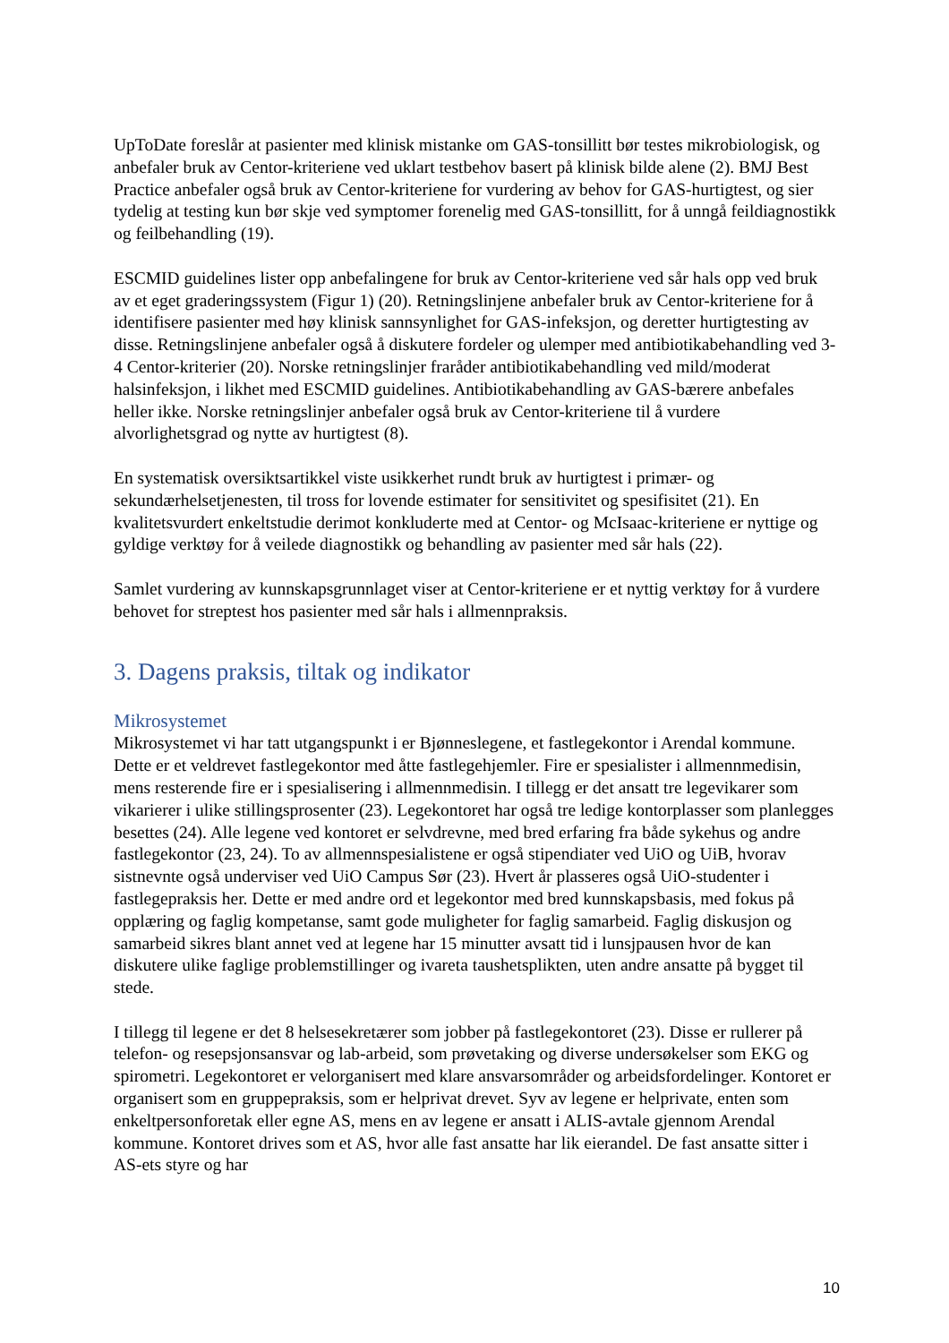UpToDate foreslår at pasienter med klinisk mistanke om GAS-tonsillitt bør testes mikrobiologisk, og anbefaler bruk av Centor-kriteriene ved uklart testbehov basert på klinisk bilde alene (2). BMJ Best Practice anbefaler også bruk av Centor-kriteriene for vurdering av behov for GAS-hurtigtest, og sier tydelig at testing kun bør skje ved symptomer forenelig med GAS-tonsillitt, for å unngå feildiagnostikk og feilbehandling (19).
ESCMID guidelines lister opp anbefalingene for bruk av Centor-kriteriene ved sår hals opp ved bruk av et eget graderingssystem (Figur 1) (20). Retningslinjene anbefaler bruk av Centor-kriteriene for å identifisere pasienter med høy klinisk sannsynlighet for GAS-infeksjon, og deretter hurtigtesting av disse. Retningslinjene anbefaler også å diskutere fordeler og ulemper med antibiotikabehandling ved 3-4 Centor-kriterier (20). Norske retningslinjer fraråder antibiotikabehandling ved mild/moderat halsinfeksjon, i likhet med ESCMID guidelines. Antibiotikabehandling av GAS-bærere anbefales heller ikke. Norske retningslinjer anbefaler også bruk av Centor-kriteriene til å vurdere alvorlighetsgrad og nytte av hurtigtest (8).
En systematisk oversiktsartikkel viste usikkerhet rundt bruk av hurtigtest i primær- og sekundærhelsetjenesten, til tross for lovende estimater for sensitivitet og spesifisitet (21). En kvalitetsvurdert enkeltstudie derimot konkluderte med at Centor- og McIsaac-kriteriene er nyttige og gyldige verktøy for å veilede diagnostikk og behandling av pasienter med sår hals (22).
Samlet vurdering av kunnskapsgrunnlaget viser at Centor-kriteriene er et nyttig verktøy for å vurdere behovet for streptest hos pasienter med sår hals i allmennpraksis.
3. Dagens praksis, tiltak og indikator
Mikrosystemet
Mikrosystemet vi har tatt utgangspunkt i er Bjønneslegene, et fastlegekontor i Arendal kommune. Dette er et veldrevet fastlegekontor med åtte fastlegehjemler. Fire er spesialister i allmennmedisin, mens resterende fire er i spesialisering i allmennmedisin. I tillegg er det ansatt tre legevikarer som vikarierer i ulike stillingsprosenter (23). Legekontoret har også tre ledige kontorplasser som planlegges besettes (24). Alle legene ved kontoret er selvdrevne, med bred erfaring fra både sykehus og andre fastlegekontor (23, 24). To av allmennspesialistene er også stipendiater ved UiO og UiB, hvorav sistnevnte også underviser ved UiO Campus Sør (23). Hvert år plasseres også UiO-studenter i fastlegepraksis her. Dette er med andre ord et legekontor med bred kunnskapsbasis, med fokus på opplæring og faglig kompetanse, samt gode muligheter for faglig samarbeid. Faglig diskusjon og samarbeid sikres blant annet ved at legene har 15 minutter avsatt tid i lunsjpausen hvor de kan diskutere ulike faglige problemstillinger og ivareta taushetsplikten, uten andre ansatte på bygget til stede.
I tillegg til legene er det 8 helsesekretærer som jobber på fastlegekontoret (23). Disse er rullerer på telefon- og resepsjonsansvar og lab-arbeid, som prøvetaking og diverse undersøkelser som EKG og spirometri. Legekontoret er velorganisert med klare ansvarsområder og arbeidsfordelinger. Kontoret er organisert som en gruppepraksis, som er helprivat drevet. Syv av legene er helprivate, enten som enkeltpersonforetak eller egne AS, mens en av legene er ansatt i ALIS-avtale gjennom Arendal kommune. Kontoret drives som et AS, hvor alle fast ansatte har lik eierandel. De fast ansatte sitter i AS-ets styre og har
10